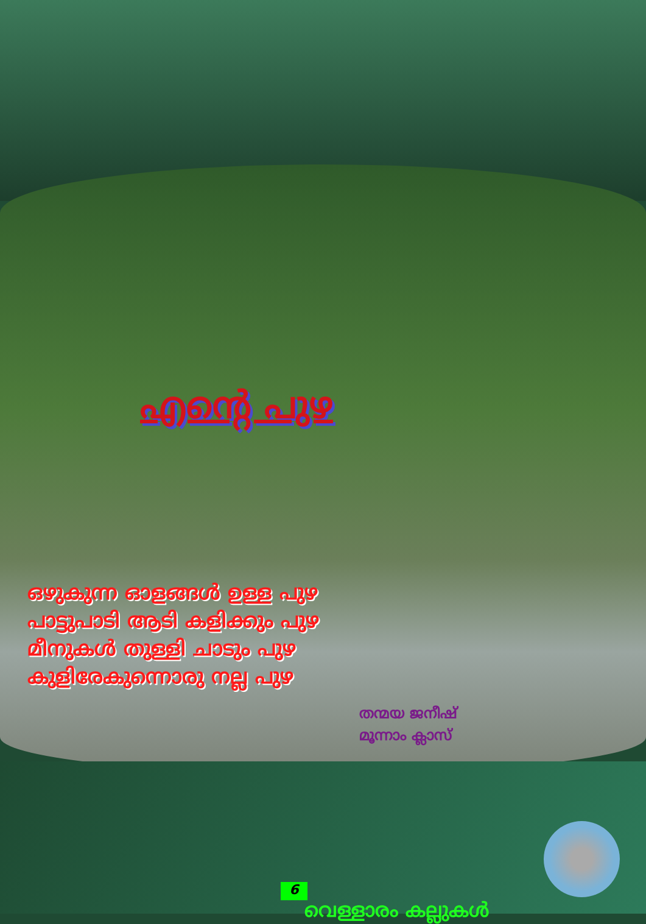എന്റെ പുഴ
ഒഴുകുന്ന ഓളങ്ങൾ ഉള്ള പുഴ
പാട്ടുപാടി ആടി കളിക്കും പുഴ
മീനുകൾ തുള്ളി ചാടും പുഴ
കുളിരേകുന്നൊരു നല്ല പുഴ
തന്മയ ജനീഷ്
മൂന്നാം ക്ലാസ്
വെള്ളാരം കല്ലുകൾ
6